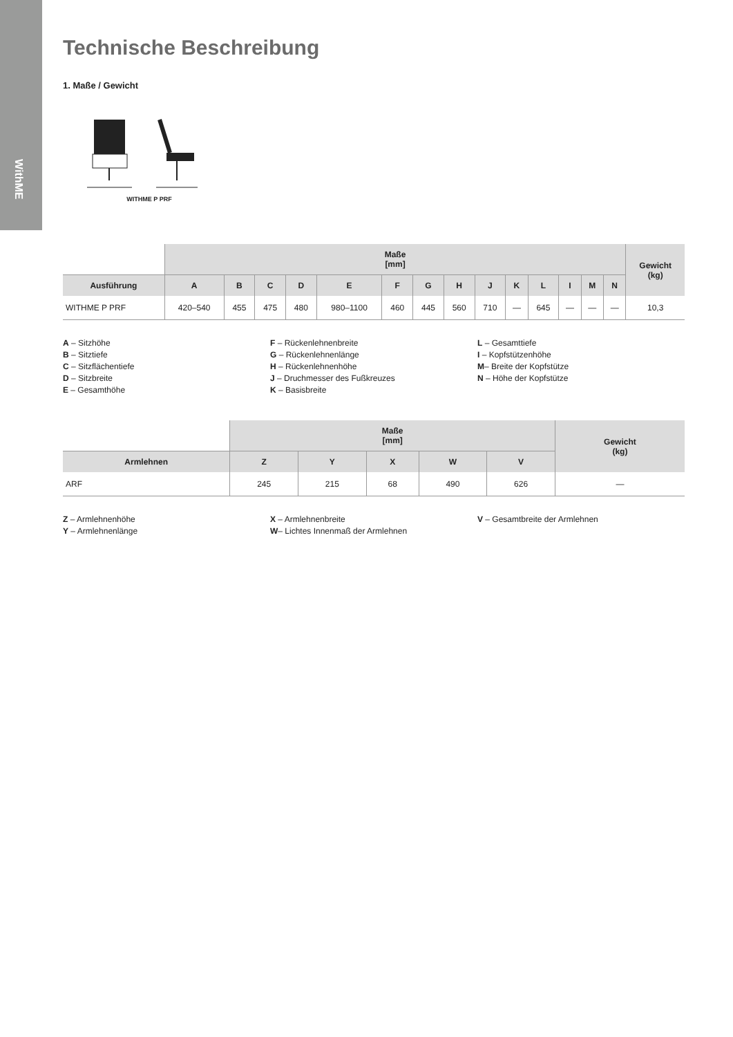WithME
Technische Beschreibung
1. Maße / Gewicht
WITHME P PRF
| | Maße [mm] | | | | | | | | | | | | | | Gewicht (kg) |
| --- | --- | --- | --- | --- | --- | --- | --- | --- | --- | --- | --- | --- | --- | --- | --- |
| Ausführung | A | B | C | D | E | F | G | H | J | K | L | I | M | N | |
| WITHME P PRF | 420–540 | 455 | 475 | 480 | 980–1100 | 460 | 445 | 560 | 710 | — | 645 | — | — | — | 10,3 |
A – Sitzhöhe
B – Sitztiefe
C – Sitzflächentiefe
D – Sitzbreite
E – Gesamthöhe
F – Rückenlehnenbreite
G – Rückenlehnenlänge
H – Rückenlehnenhöhe
J – Druchmesser des Fußkreuzes
K – Basisbreite
L – Gesamttiefe
I – Kopfstützenhöhe
M– Breite der Kopfstütze
N – Höhe der Kopfstütze
| | Maße [mm] | | | | | Gewicht (kg) |
| --- | --- | --- | --- | --- | --- | --- |
| Armlehnen | Z | Y | X | W | V | |
| ARF | 245 | 215 | 68 | 490 | 626 | — |
Z – Armlehnenhöhe
Y – Armlehnenlänge
X – Armlehnenbreite
W– Lichtes Innenmaß der Armlehnen
V – Gesamtbreite der Armlehnen